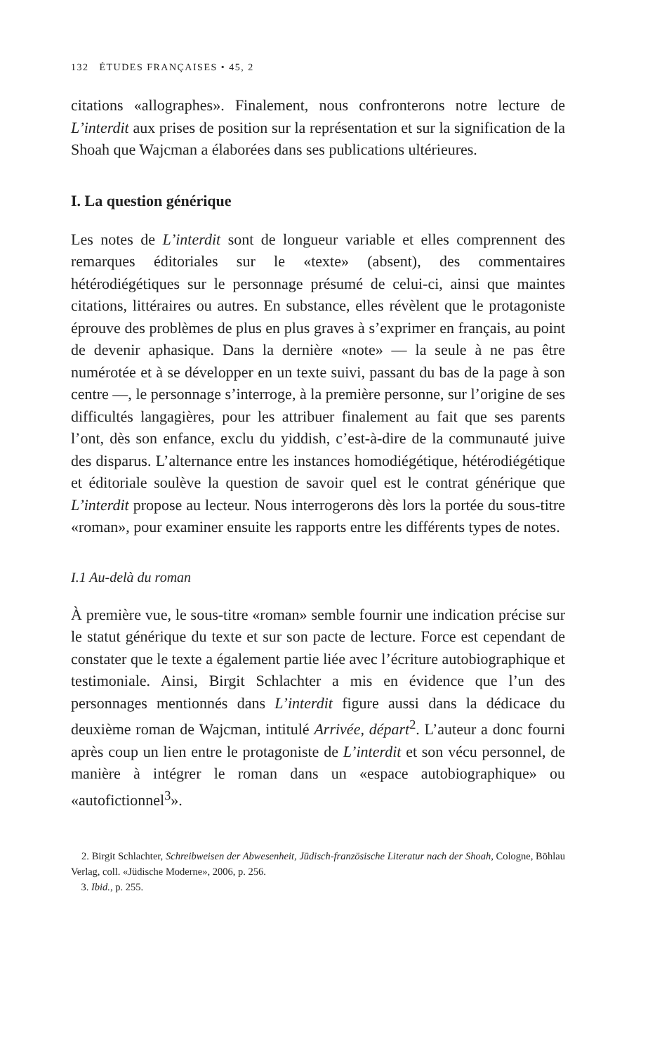132 ÉTUDES FRANÇAISES • 45, 2
citations «allographes». Finalement, nous confronterons notre lecture de L’interdit aux prises de position sur la représentation et sur la signification de la Shoah que Wajcman a élaborées dans ses publications ultérieures.
I. La question générique
Les notes de L’interdit sont de longueur variable et elles comprennent des remarques éditoriales sur le «texte» (absent), des commentaires hétérodiégétiques sur le personnage présumé de celui-ci, ainsi que maintes citations, littéraires ou autres. En substance, elles révèlent que le protagoniste éprouve des problèmes de plus en plus graves à s’exprimer en français, au point de devenir aphasique. Dans la dernière «note» — la seule à ne pas être numérotée et à se développer en un texte suivi, passant du bas de la page à son centre —, le personnage s’interroge, à la première personne, sur l’origine de ses difficultés langagières, pour les attribuer finalement au fait que ses parents l’ont, dès son enfance, exclu du yiddish, c’est-à-dire de la communauté juive des disparus. L’alternance entre les instances homodiégétique, hétérodiégétique et éditoriale soulève la question de savoir quel est le contrat générique que L’interdit propose au lecteur. Nous interrogerons dès lors la portée du sous-titre «roman», pour examiner ensuite les rapports entre les différents types de notes.
I.1 Au-delà du roman
À première vue, le sous-titre «roman» semble fournir une indication précise sur le statut générique du texte et sur son pacte de lecture. Force est cependant de constater que le texte a également partie liée avec l’écriture autobiographique et testimoniale. Ainsi, Birgit Schlachter a mis en évidence que l’un des personnages mentionnés dans L’interdit figure aussi dans la dédicace du deuxième roman de Wajcman, intitulé Arrivée, départ<sup>2</sup>. L’auteur a donc fourni après coup un lien entre le protagoniste de L’interdit et son vécu personnel, de manière à intégrer le roman dans un «espace autobiographique» ou «autofictionnel<sup>3</sup>».
2. Birgit Schlachter, Schreibweisen der Abwesenheit, Jüdisch-französische Literatur nach der Shoah, Cologne, Böhlau Verlag, coll. «Jüdische Moderne», 2006, p. 256.
3. Ibid., p. 255.